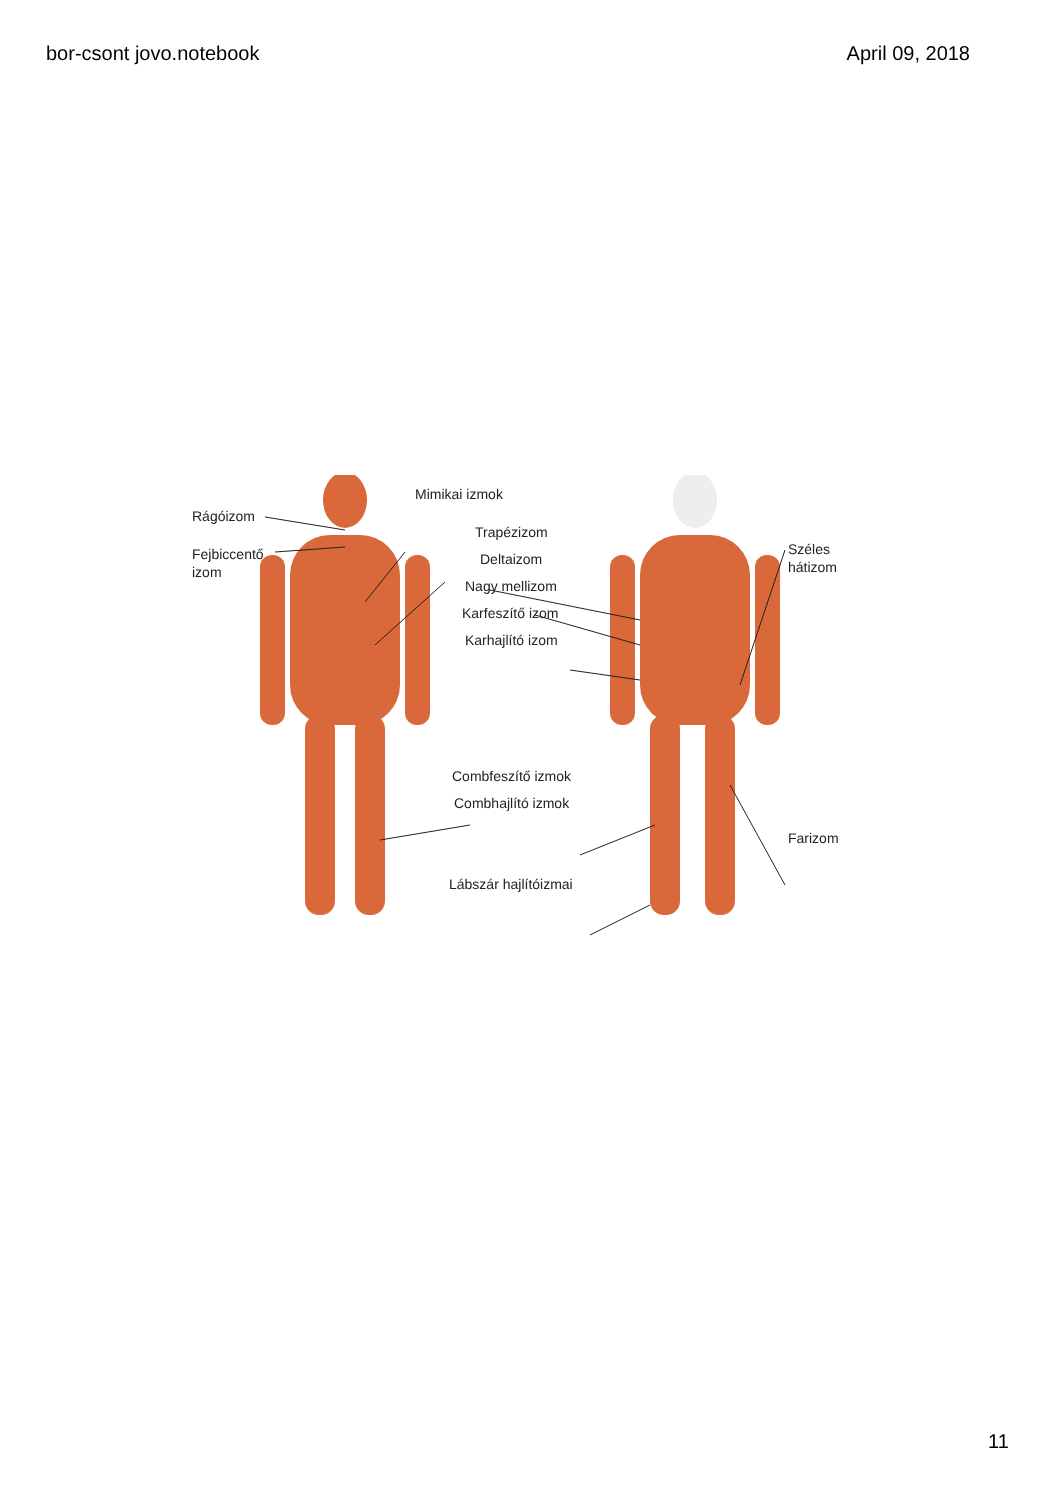bor-csont jovo.notebook April 09, 2018
Rágóizom
Mimikai izmok
Fejbiccentő
izom
Trapézizom
Széles
hátizom
Deltaizom
Nagy mellizom
Karfeszítő izom
Karhajlító izom
Combfeszítő izmok
Combhajlító izmok
Farizom
Lábszár hajlítóizmai
11